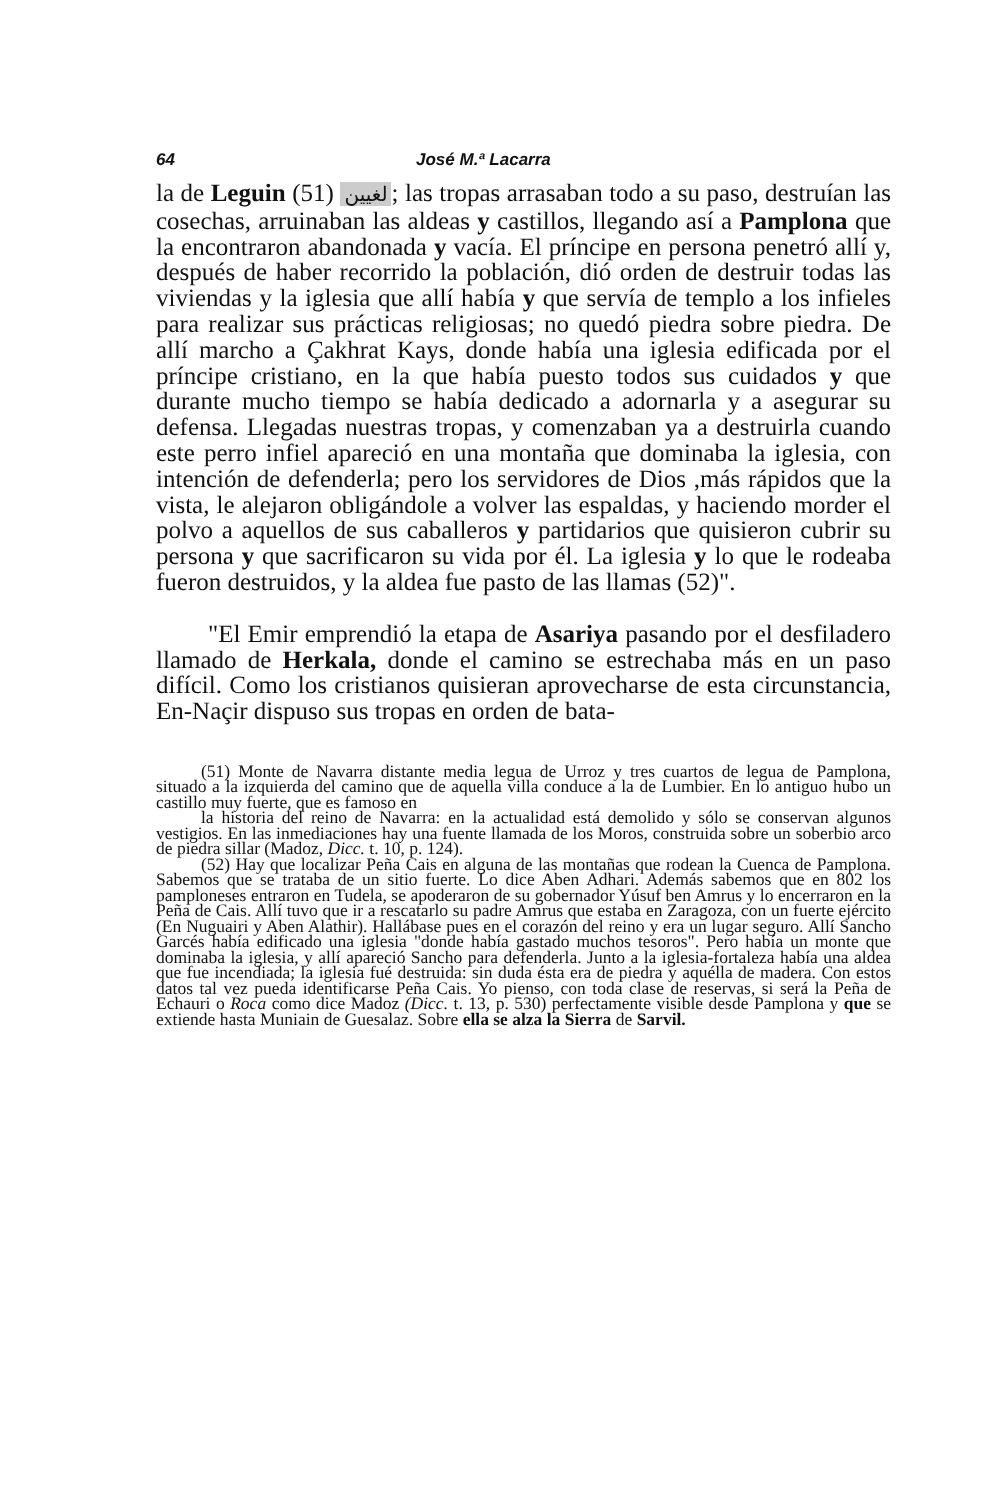64 José M.ª Lacarra
la de Leguin لغيين (51); las tropas arrasaban todo a su paso, destruían las cosechas, arruinaban las aldeas y castillos, llegando así a Pamplona que la encontraron abandonada y vacía. El príncipe en persona penetró allí y, después de haber recorrido la población, dió orden de destruir todas las viviendas y la iglesia que allí había y que servía de templo a los infieles para realizar sus prácticas religiosas; no quedó piedra sobre piedra. De allí marcho a Çakhrat Kays, donde había una iglesia edificada por el príncipe cristiano, en la que había puesto todos sus cuidados y que durante mucho tiempo se había dedicado a adornarla y a asegurar su defensa. Llegadas nuestras tropas, y comenzaban ya a destruirla cuando este perro infiel apareció en una montaña que dominaba la iglesia, con intención de defenderla; pero los servidores de Dios ,más rápidos que la vista, le alejaron obligándole a volver las espaldas, y haciendo morder el polvo a aquellos de sus caballeros y partidarios que quisieron cubrir su persona y que sacrificaron su vida por él. La iglesia y lo que le rodeaba fueron destruidos, y la aldea fue pasto de las llamas (52)".
"El Emir emprendió la etapa de Asariya pasando por el desfiladero llamado de Herkala, donde el camino se estrechaba más en un paso difícil. Como los cristianos quisieran aprovecharse de esta circunstancia, En-Naçir dispuso sus tropas en orden de bata-
(51) Monte de Navarra distante media legua de Urroz y tres cuartos de legua de Pamplona, situado a la izquierda del camino que de aquella villa conduce a la de Lumbier. En lo antiguo hubo un castillo muy fuerte, que es famoso en
la historia del reino de Navarra: en la actualidad está demolido y sólo se conservan algunos vestigios. En las inmediaciones hay una fuente llamada de los Moros, construida sobre un soberbio arco de piedra sillar (Madoz, Dicc. t. 10, p. 124).
(52) Hay que localizar Peña Cais en alguna de las montañas que rodean la Cuenca de Pamplona. Sabemos que se trataba de un sitio fuerte. Lo dice Aben Adhari. Además sabemos que en 802 los pamploneses entraron en Tudela, se apoderaron de su gobernador Yúsuf ben Amrus y lo encerraron en la Peña de Cais. Allí tuvo que ir a rescatarlo su padre Amrus que estaba en Zaragoza, con un fuerte ejército (En Nuguairi y Aben Alathir). Hallábase pues en el corazón del reino y era un lugar seguro. Allí Sancho Garcés había edificado una iglesia "donde había gastado muchos tesoros". Pero había un monte que dominaba la iglesia, y allí apareció Sancho para defenderla. Junto a la iglesia-fortaleza había una aldea que fue incendiada; la iglesia fué destruida: sin duda ésta era de piedra y aquélla de madera. Con estos datos tal vez pueda identificarse Peña Cais. Yo pienso, con toda clase de reservas, si será la Peña de Echauri o Roca como dice Madoz (Dicc. t. 13, p. 530) perfectamente visible desde Pamplona y que se extiende hasta Muniain de Guesalaz. Sobre ella se alza la Sierra de Sarvil.